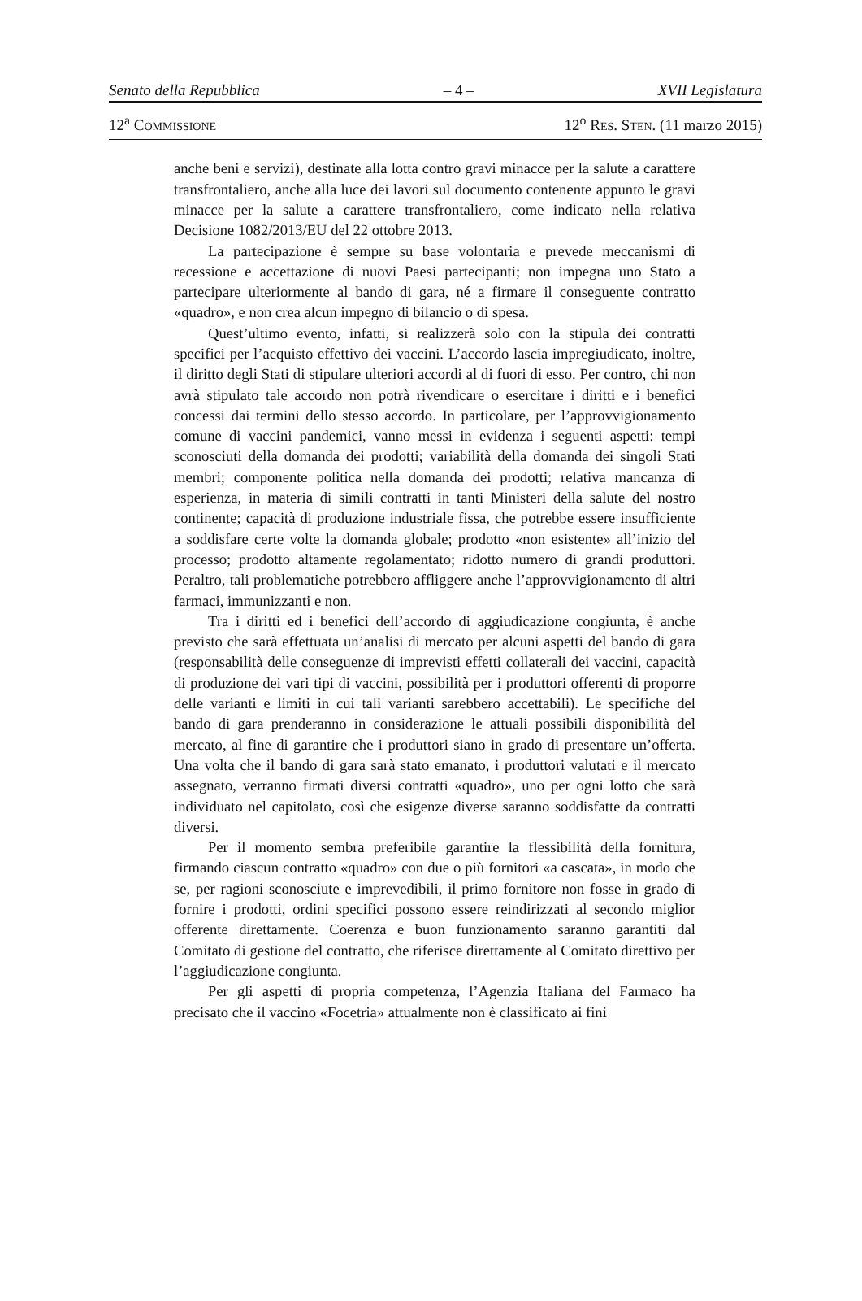Senato della Repubblica – 4 – XVII Legislatura
12<sup>a</sup> COMMISSIONE 12<sup>o</sup> RES. STEN. (11 marzo 2015)
anche beni e servizi), destinate alla lotta contro gravi minacce per la salute a carattere transfrontaliero, anche alla luce dei lavori sul documento contenente appunto le gravi minacce per la salute a carattere transfrontaliero, come indicato nella relativa Decisione 1082/2013/EU del 22 ottobre 2013.
La partecipazione è sempre su base volontaria e prevede meccanismi di recessione e accettazione di nuovi Paesi partecipanti; non impegna uno Stato a partecipare ulteriormente al bando di gara, né a firmare il conseguente contratto «quadro», e non crea alcun impegno di bilancio o di spesa.
Quest’ultimo evento, infatti, si realizzerà solo con la stipula dei contratti specifici per l’acquisto effettivo dei vaccini. L’accordo lascia impregiudicato, inoltre, il diritto degli Stati di stipulare ulteriori accordi al di fuori di esso. Per contro, chi non avrà stipulato tale accordo non potrà rivendicare o esercitare i diritti e i benefici concessi dai termini dello stesso accordo. In particolare, per l’approvvigionamento comune di vaccini pandemici, vanno messi in evidenza i seguenti aspetti: tempi sconosciuti della domanda dei prodotti; variabilità della domanda dei singoli Stati membri; componente politica nella domanda dei prodotti; relativa mancanza di esperienza, in materia di simili contratti in tanti Ministeri della salute del nostro continente; capacità di produzione industriale fissa, che potrebbe essere insufficiente a soddisfare certe volte la domanda globale; prodotto «non esistente» all’inizio del processo; prodotto altamente regolamentato; ridotto numero di grandi produttori. Peraltro, tali problematiche potrebbero affliggere anche l’approvvigionamento di altri farmaci, immunizzanti e non.
Tra i diritti ed i benefici dell’accordo di aggiudicazione congiunta, è anche previsto che sarà effettuata un’analisi di mercato per alcuni aspetti del bando di gara (responsabilità delle conseguenze di imprevisti effetti collaterali dei vaccini, capacità di produzione dei vari tipi di vaccini, possibilità per i produttori offerenti di proporre delle varianti e limiti in cui tali varianti sarebbero accettabili). Le specifiche del bando di gara prenderanno in considerazione le attuali possibili disponibilità del mercato, al fine di garantire che i produttori siano in grado di presentare un’offerta. Una volta che il bando di gara sarà stato emanato, i produttori valutati e il mercato assegnato, verranno firmati diversi contratti «quadro», uno per ogni lotto che sarà individuato nel capitolato, così che esigenze diverse saranno soddisfatte da contratti diversi.
Per il momento sembra preferibile garantire la flessibilità della fornitura, firmando ciascun contratto «quadro» con due o più fornitori «a cascata», in modo che se, per ragioni sconosciute e imprevedibili, il primo fornitore non fosse in grado di fornire i prodotti, ordini specifici possono essere reindirizzati al secondo miglior offerente direttamente. Coerenza e buon funzionamento saranno garantiti dal Comitato di gestione del contratto, che riferisce direttamente al Comitato direttivo per l’aggiudicazione congiunta.
Per gli aspetti di propria competenza, l’Agenzia Italiana del Farmaco ha precisato che il vaccino «Focetria» attualmente non è classificato ai fini